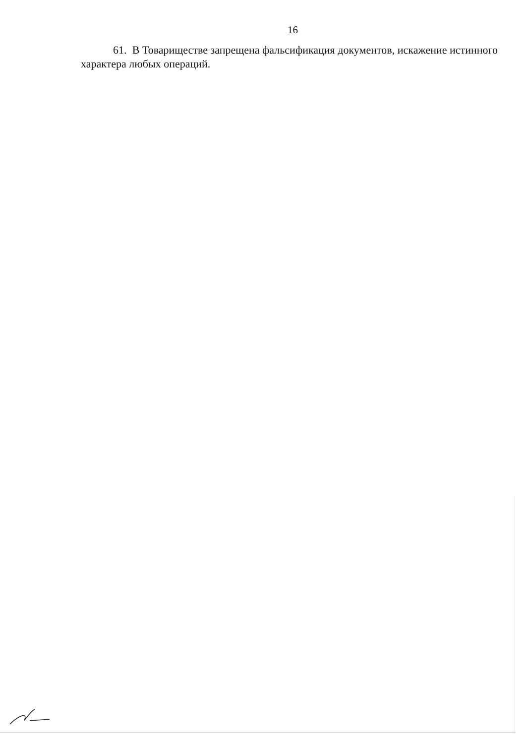16
61. В Товариществе запрещена фальсификация документов, искажение истинного характера любых операций.